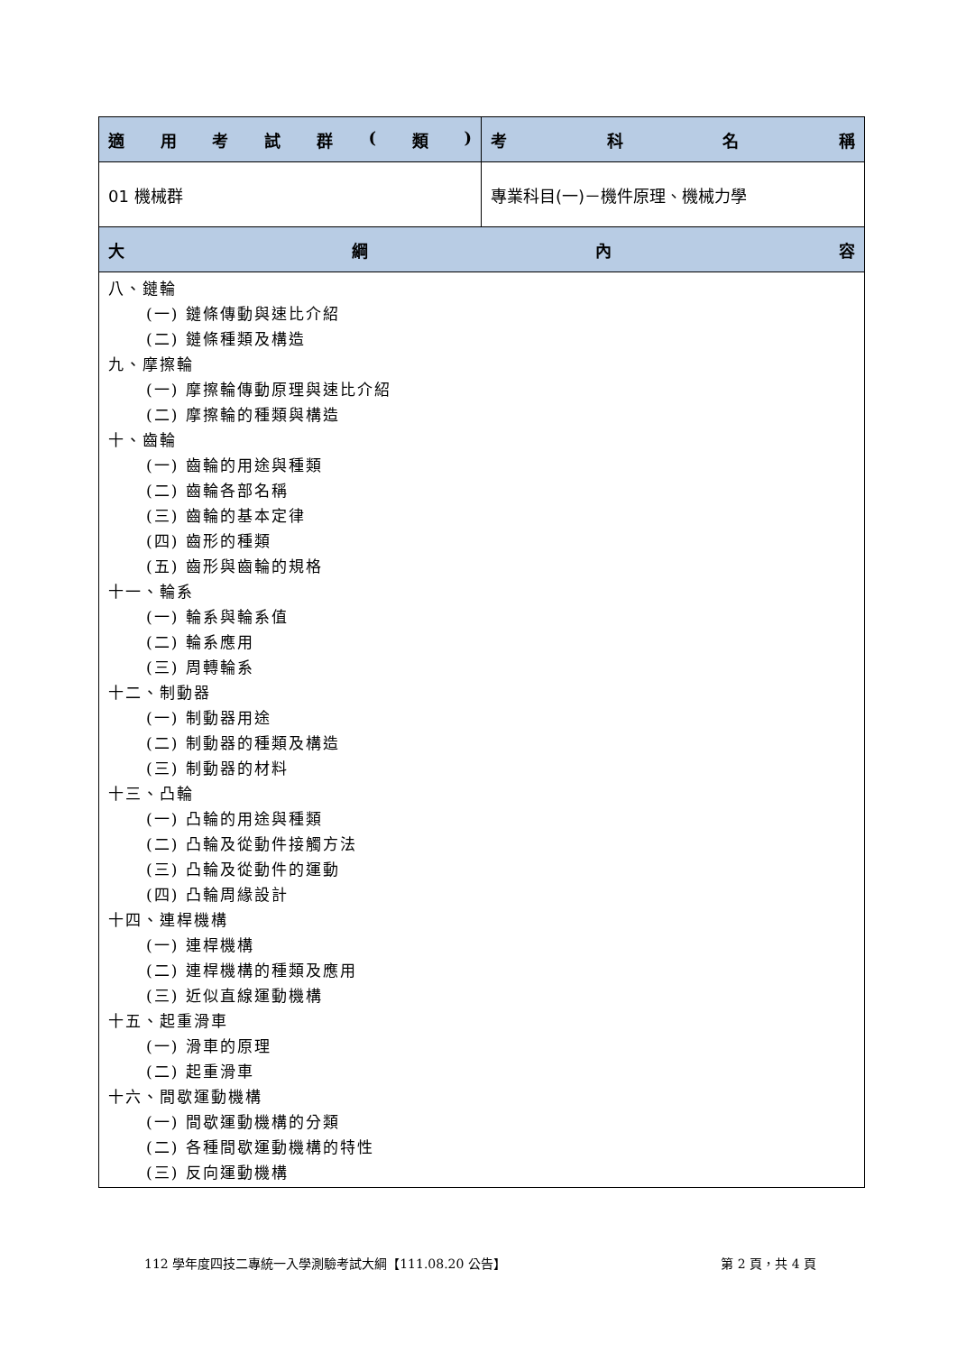| 適 用 考 試 群 ( 類 ) | 考 科 名 稱 |
| --- | --- |
| 01 機械群 | 專業科目(一)－機件原理、機械力學 |
| 大 綱 內 容 | |
| 八、鏈輪 (一) 鏈條傳動與速比介紹 (二) 鏈條種類及構造 九、摩擦輪 (一) 摩擦輪傳動原理與速比介紹 (二) 摩擦輪的種類與構造 十、齒輪 (一) 齒輪的用途與種類 (二) 齒輪各部名稱 (三) 齒輪的基本定律 (四) 齒形的種類 (五) 齒形與齒輪的規格 十一、輪系 (一) 輪系與輪系值 (二) 輪系應用 (三) 周轉輪系 十二、制動器 (一) 制動器用途 (二) 制動器的種類及構造 (三) 制動器的材料 十三、凸輪 (一) 凸輪的用途與種類 (二) 凸輪及從動件接觸方法 (三) 凸輪及從動件的運動 (四) 凸輪周緣設計 十四、連桿機構 (一) 連桿機構 (二) 連桿機構的種類及應用 (三) 近似直線運動機構 十五、起重滑車 (一) 滑車的原理 (二) 起重滑車 十六、間歇運動機構 (一) 間歇運動機構的分類 (二) 各種間歇運動機構的特性 (三) 反向運動機構 | |
112 學年度四技二專統一入學測驗考試大綱【111.08.20 公告】 第 2 頁，共 4 頁